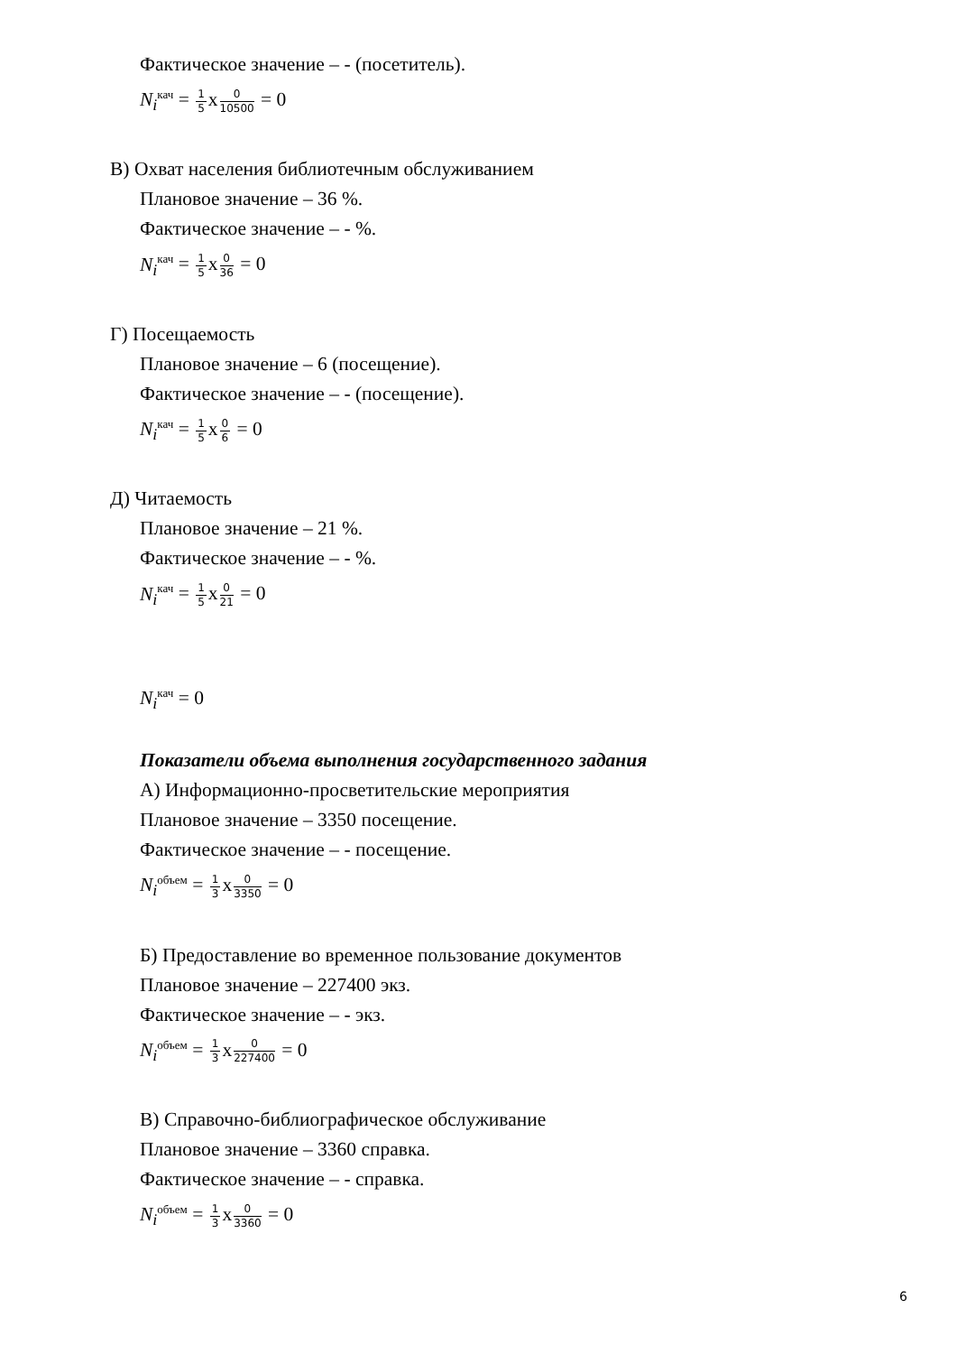Фактическое значение – - (посетитель).
N<sub>i</sub><sup>кач</sup> = 1 5х0 10500 = 0
В) Охват населения библиотечным обслуживанием
Плановое значение – 36 %.
Фактическое значение – - %.
N<sub>i</sub><sup>кач</sup> = 1 5х0 36 = 0
Г) Посещаемость
Плановое значение – 6 (посещение).
Фактическое значение – - (посещение).
N<sub>i</sub><sup>кач</sup> = 1 5х0 6 = 0
Д) Читаемость
Плановое значение – 21 %.
Фактическое значение – - %.
N<sub>i</sub><sup>кач</sup> = 1 5х0 21 = 0
N<sub>i</sub><sup>кач</sup> = 0
Показатели объема выполнения государственного задания
А) Информационно-просветительские мероприятия
Плановое значение – 3350 посещение.
Фактическое значение – - посещение.
N<sub>i</sub><sup>объем</sup> = 1 3х0 3350 = 0
Б) Предоставление во временное пользование документов
Плановое значение – 227400 экз.
Фактическое значение – - экз.
N<sub>i</sub><sup>объем</sup> = 1 3х0 227400 = 0
В) Справочно-библиографическое обслуживание
Плановое значение – 3360 справка.
Фактическое значение – - справка.
N<sub>i</sub><sup>объем</sup> = 1 3х0 3360 = 0
6